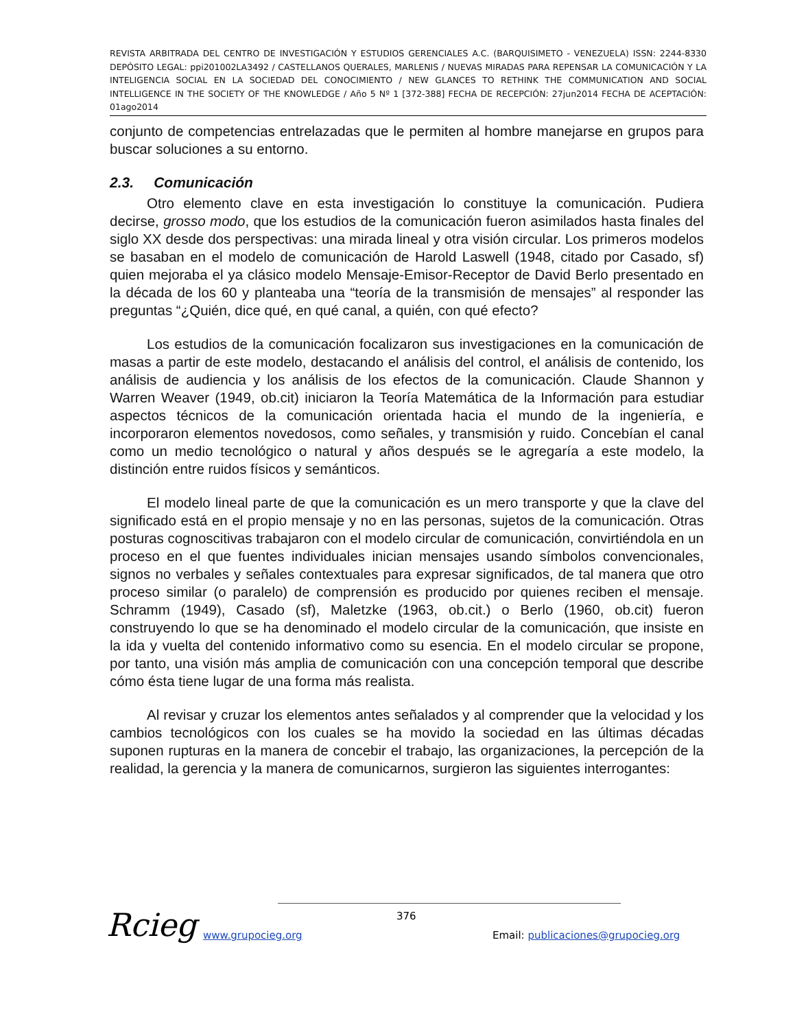REVISTA ARBITRADA DEL CENTRO DE INVESTIGACIÓN Y ESTUDIOS GERENCIALES A.C. (BARQUISIMETO - VENEZUELA) ISSN: 2244-8330 DEPÓSITO LEGAL: ppi201002LA3492 / CASTELLANOS QUERALES, MARLENIS / NUEVAS MIRADAS PARA REPENSAR LA COMUNICACIÓN Y LA INTELIGENCIA SOCIAL EN LA SOCIEDAD DEL CONOCIMIENTO / NEW GLANCES TO RETHINK THE COMMUNICATION AND SOCIAL INTELLIGENCE IN THE SOCIETY OF THE KNOWLEDGE / Año 5 Nº 1 [372-388] FECHA DE RECEPCIÓN: 27jun2014 FECHA DE ACEPTACIÓN: 01ago2014
conjunto de competencias entrelazadas que le permiten al hombre manejarse en grupos para buscar soluciones a su entorno.
2.3. Comunicación
Otro elemento clave en esta investigación lo constituye la comunicación. Pudiera decirse, grosso modo, que los estudios de la comunicación fueron asimilados hasta finales del siglo XX desde dos perspectivas: una mirada lineal y otra visión circular. Los primeros modelos se basaban en el modelo de comunicación de Harold Laswell (1948, citado por Casado, sf) quien mejoraba el ya clásico modelo Mensaje-Emisor-Receptor de David Berlo presentado en la década de los 60 y planteaba una “teoría de la transmisión de mensajes” al responder las preguntas “¿Quién, dice qué, en qué canal, a quién, con qué efecto?
Los estudios de la comunicación focalizaron sus investigaciones en la comunicación de masas a partir de este modelo, destacando el análisis del control, el análisis de contenido, los análisis de audiencia y los análisis de los efectos de la comunicación. Claude Shannon y Warren Weaver (1949, ob.cit) iniciaron la Teoría Matemática de la Información para estudiar aspectos técnicos de la comunicación orientada hacia el mundo de la ingeniería, e incorporaron elementos novedosos, como señales, y transmisión y ruido. Concebían el canal como un medio tecnológico o natural y años después se le agregaría a este modelo, la distinción entre ruidos físicos y semánticos.
El modelo lineal parte de que la comunicación es un mero transporte y que la clave del significado está en el propio mensaje y no en las personas, sujetos de la comunicación. Otras posturas cognoscitivas trabajaron con el modelo circular de comunicación, convirtiéndola en un proceso en el que fuentes individuales inician mensajes usando símbolos convencionales, signos no verbales y señales contextuales para expresar significados, de tal manera que otro proceso similar (o paralelo) de comprensión es producido por quienes reciben el mensaje. Schramm (1949), Casado (sf), Maletzke (1963, ob.cit.) o Berlo (1960, ob.cit) fueron construyendo lo que se ha denominado el modelo circular de la comunicación, que insiste en la ida y vuelta del contenido informativo como su esencia. En el modelo circular se propone, por tanto, una visión más amplia de comunicación con una concepción temporal que describe cómo ésta tiene lugar de una forma más realista.
Al revisar y cruzar los elementos antes señalados y al comprender que la velocidad y los cambios tecnológicos con los cuales se ha movido la sociedad en las últimas décadas suponen rupturas en la manera de concebir el trabajo, las organizaciones, la percepción de la realidad, la gerencia y la manera de comunicarnos, surgieron las siguientes interrogantes:
Rcieg 376
www.grupocieg.org
Email: publicaciones@grupocieg.org